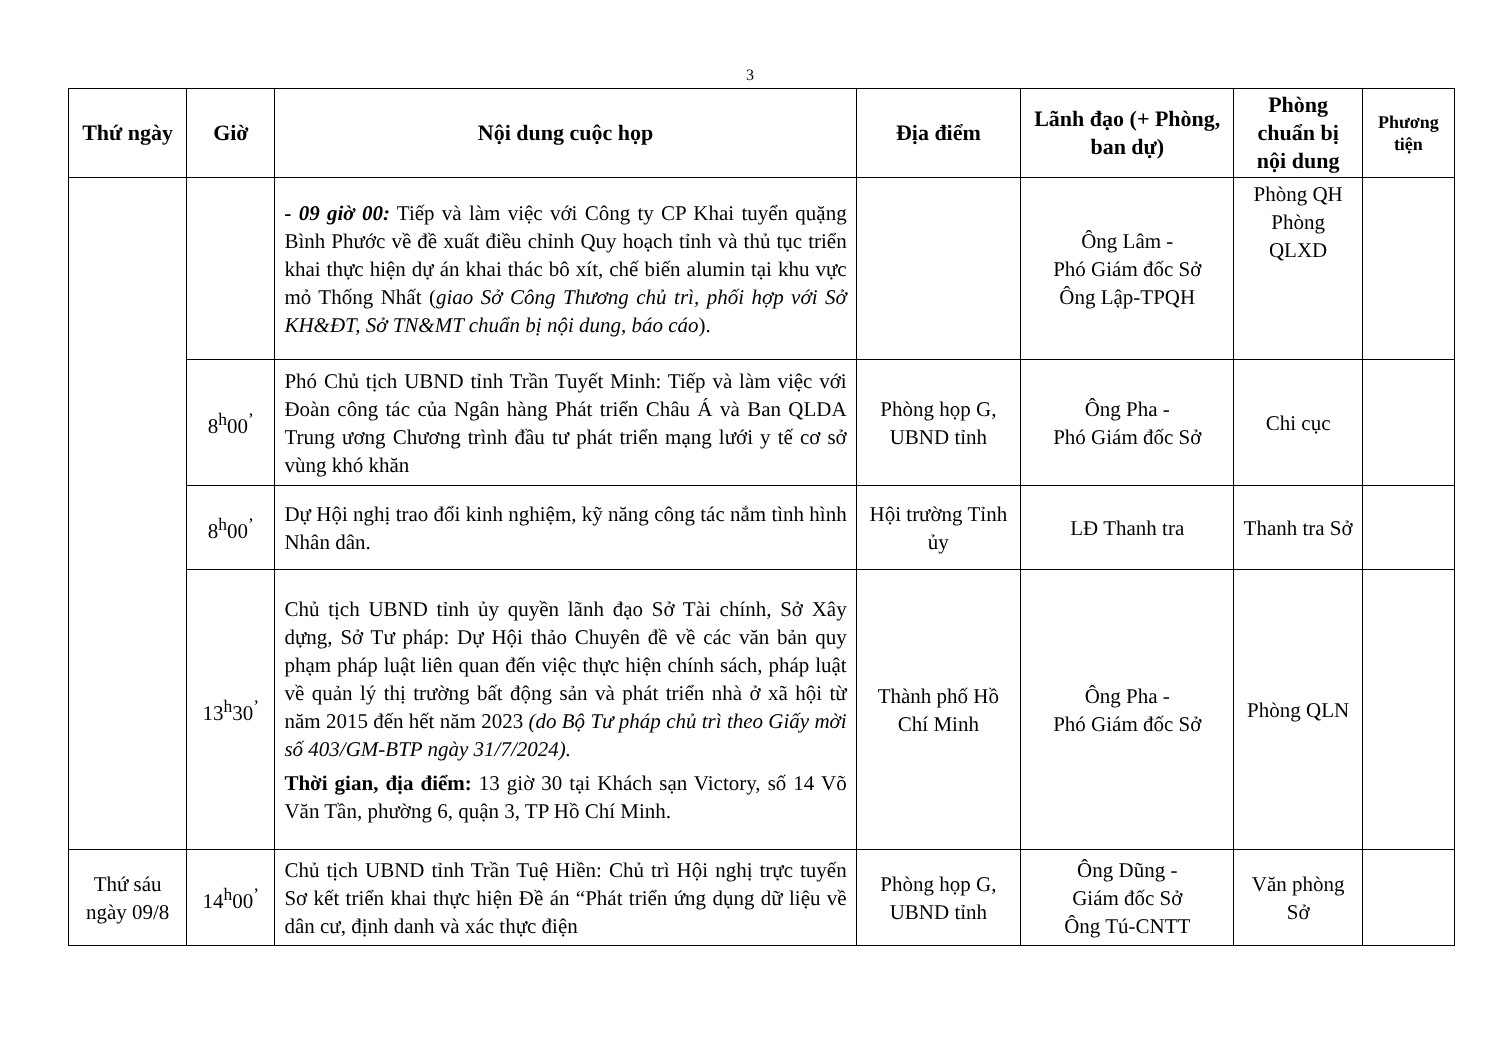3
| Thứ ngày | Giờ | Nội dung cuộc họp | Địa điểm | Lãnh đạo (+ Phòng, ban dự) | Phòng chuẩn bị nội dung | Phương tiện |
| --- | --- | --- | --- | --- | --- | --- |
| | | - 09 giờ 00: Tiếp và làm việc với Công ty CP Khai tuyển quặng Bình Phước về đề xuất điều chỉnh Quy hoạch tỉnh và thủ tục triển khai thực hiện dự án khai thác bô xít, chế biến alumin tại khu vực mỏ Thống Nhất ( giao Sở Công Thương chủ trì, phối hợp với Sở KH&ĐT, Sở TN&MT chuẩn bị nội dung, báo cáo ). | | Ông Lâm - Phó Giám đốc Sở Ông Lập-TPQH | Phòng QH Phòng QLXD | |
| | 8<sup>h</sup>00<sup>’</sup> | Phó Chủ tịch UBND tỉnh Trần Tuyết Minh: Tiếp và làm việc với Đoàn công tác của Ngân hàng Phát triển Châu Á và Ban QLDA Trung ương Chương trình đầu tư phát triển mạng lưới y tế cơ sở vùng khó khăn | Phòng họp G, UBND tỉnh | Ông Pha - Phó Giám đốc Sở | Chi cục | |
| | 8<sup>h</sup>00<sup>’</sup> | Dự Hội nghị trao đổi kinh nghiệm, kỹ năng công tác nắm tình hình Nhân dân. | Hội trường Tỉnh ủy | LĐ Thanh tra | Thanh tra Sở | |
| | 13<sup>h</sup>30<sup>’</sup> | Chủ tịch UBND tỉnh ủy quyền lãnh đạo Sở Tài chính, Sở Xây dựng, Sở Tư pháp: Dự Hội thảo Chuyên đề về các văn bản quy phạm pháp luật liên quan đến việc thực hiện chính sách, pháp luật về quản lý thị trường bất động sản và phát triển nhà ở xã hội từ năm 2015 đến hết năm 2023 (do Bộ Tư pháp chủ trì theo Giấy mời số 403/GM-BTP ngày 31/7/2024). Thời gian, địa điểm: 13 giờ 30 tại Khách sạn Victory, số 14 Võ Văn Tần, phường 6, quận 3, TP Hồ Chí Minh. | Thành phố Hồ Chí Minh | Ông Pha - Phó Giám đốc Sở | Phòng QLN | |
| Thứ sáu ngày 09/8 | 14<sup>h</sup>00<sup>’</sup> | Chủ tịch UBND tỉnh Trần Tuệ Hiền: Chủ trì Hội nghị trực tuyến Sơ kết triển khai thực hiện Đề án “Phát triển ứng dụng dữ liệu về dân cư, định danh và xác thực điện | Phòng họp G, UBND tỉnh | Ông Dũng - Giám đốc Sở Ông Tú-CNTT | Văn phòng Sở | |